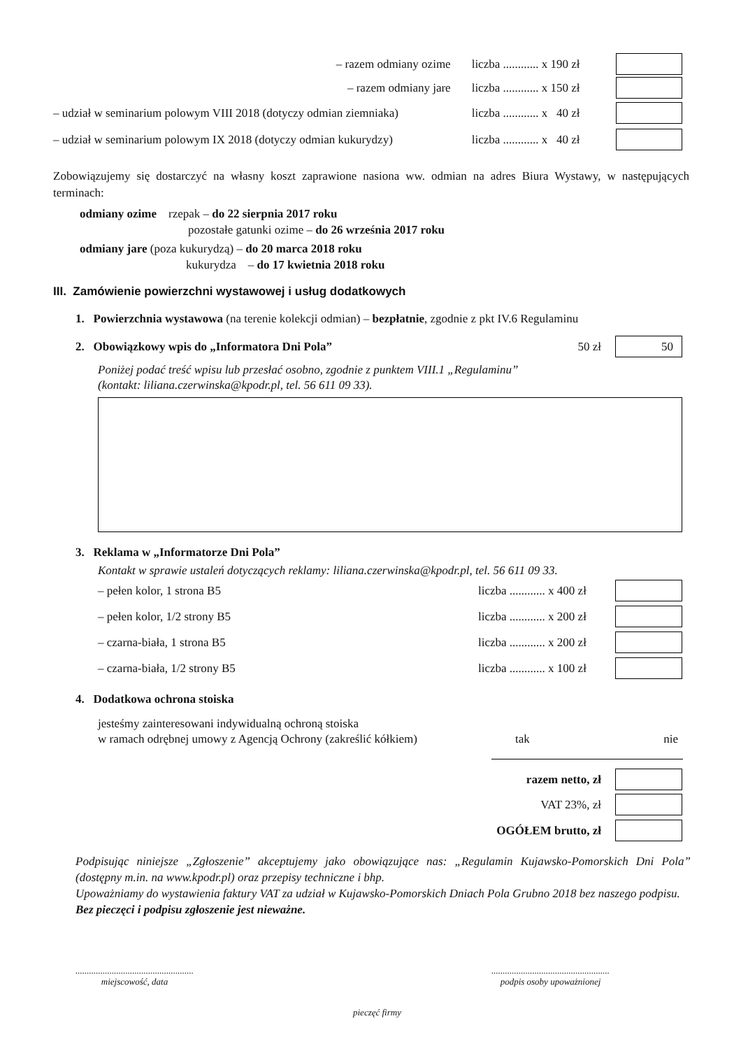– razem odmiany ozime liczba ............ x 190 zł
– razem odmiany jare liczba ............ x 150 zł
– udział w seminarium polowym VIII 2018 (dotyczy odmian ziemniaka) liczba ............ x 40 zł
– udział w seminarium polowym IX 2018 (dotyczy odmian kukurydzy) liczba ............ x 40 zł
Zobowiązujemy się dostarczyć na własny koszt zaprawione nasiona ww. odmian na adres Biura Wystawy, w następujących terminach:
odmiany ozime rzepak – do 22 sierpnia 2017 roku
pozostałe gatunki ozime – do 26 września 2017 roku
odmiany jare (poza kukurydzą) – do 20 marca 2018 roku
kukurydza – do 17 kwietnia 2018 roku
III. Zamówienie powierzchni wystawowej i usług dodatkowych
1. Powierzchnia wystawowa (na terenie kolekcji odmian) – bezpłatnie, zgodnie z pkt IV.6 Regulaminu
2. Obowiązkowy wpis do „Informatora Dni Pola” 50 zł 50
Poniżej podać treść wpisu lub przesłać osobno, zgodnie z punktem VIII.1 „Regulaminu”
(kontakt: liliana.czerwinska@kpodr.pl, tel. 56 611 09 33).
3. Reklama w „Informatorze Dni Pola”
Kontakt w sprawie ustaleń dotyczących reklamy: liliana.czerwinska@kpodr.pl, tel. 56 611 09 33.
– pełen kolor, 1 strona B5 liczba ............ x 400 zł
– pełen kolor, 1/2 strony B5 liczba ............ x 200 zł
– czarna-biała, 1 strona B5 liczba ............ x 200 zł
– czarna-biała, 1/2 strony B5 liczba ............ x 100 zł
4. Dodatkowa ochrona stoiska
jesteśmy zainteresowani indywidualną ochroną stoiska
w ramach odrębnej umowy z Agencją Ochrony (zakreślić kółkiem) tak nie
razem netto, zł
VAT 23%, zł
OGÓŁEM brutto, zł
Podpisując niniejsze „Zgłoszenie” akceptujemy jako obowiązujące nas: „Regulamin Kujawsko-Pomorskich Dni Pola” (dostępny m.in. na www.kpodr.pl) oraz przepisy techniczne i bhp.
Upoważniamy do wystawienia faktury VAT za udział w Kujawsko-Pomorskich Dniach Pola Grubno 2018 bez naszego podpisu.
Bez pieczęci i podpisu zgłoszenie jest nieważne.
....................................................
miejscowość, data
....................................................
podpis osoby upoważnionej
pieczęć firmy